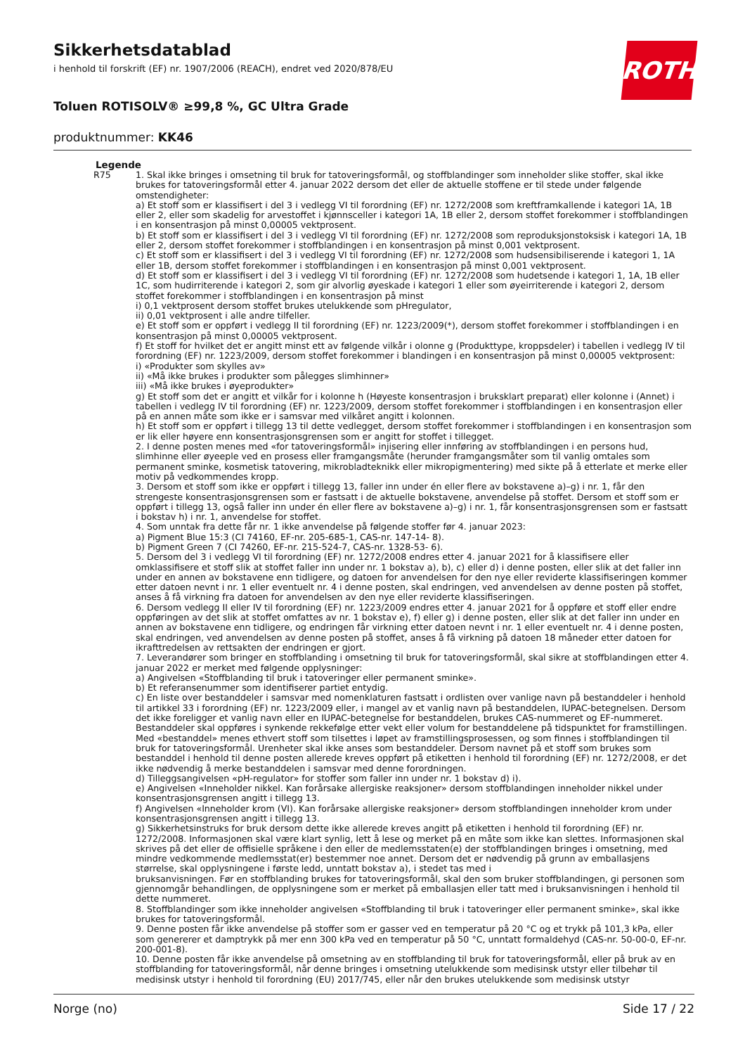ROTH
Sikkerhetsdatablad
i henhold til forskrift (EF) nr. 1907/2006 (REACH), endret ved 2020/878/EU
Toluen ROTISOLV® ≥99,8 %, GC Ultra Grade
produktnummer: KK46
Legende
R75 1. Skal ikke bringes i omsetning til bruk for tatoveringsformål, og stoffblandinger som inneholder slike stoffer, skal ikke brukes for tatoveringsformål etter 4. januar 2022 dersom det eller de aktuelle stoffene er til stede under følgende omstendigheter:
a) Et stoff som er klassifisert i del 3 i vedlegg VI til forordning (EF) nr. 1272/2008 som kreftframkallende i kategori 1A, 1B eller 2, eller som skadelig for arvestoffet i kjønnsceller i kategori 1A, 1B eller 2, dersom stoffet forekommer i stoffblandingen i en konsentrasjon på minst 0,00005 vektprosent.
b) Et stoff som er klassifisert i del 3 i vedlegg VI til forordning (EF) nr. 1272/2008 som reproduksjonstoksisk i kategori 1A, 1B eller 2, dersom stoffet forekommer i stoffblandingen i en konsentrasjon på minst 0,001 vektprosent.
c) Et stoff som er klassifisert i del 3 i vedlegg VI til forordning (EF) nr. 1272/2008 som hudsensibiliserende i kategori 1, 1A eller 1B, dersom stoffet forekommer i stoffblandingen i en konsentrasjon på minst 0,001 vektprosent.
d) Et stoff som er klassifisert i del 3 i vedlegg VI til forordning (EF) nr. 1272/2008 som hudetsende i kategori 1, 1A, 1B eller 1C, som hudirriterende i kategori 2, som gir alvorlig øyeskade i kategori 1 eller som øyeirriterende i kategori 2, dersom stoffet forekommer i stoffblandingen i en konsentrasjon på minst
i) 0,1 vektprosent dersom stoffet brukes utelukkende som pHregulator,
ii) 0,01 vektprosent i alle andre tilfeller.
e) Et stoff som er oppført i vedlegg II til forordning (EF) nr. 1223/2009(*), dersom stoffet forekommer i stoffblandingen i en konsentrasjon på minst 0,00005 vektprosent.
f) Et stoff for hvilket det er angitt minst ett av følgende vilkår i olonne g (Produkttype, kroppsdeler) i tabellen i vedlegg IV til forordning (EF) nr. 1223/2009, dersom stoffet forekommer i blandingen i en konsentrasjon på minst 0,00005 vektprosent:
i) «Produkter som skylles av»
ii) «Må ikke brukes i produkter som pålegges slimhinner»
iii) «Må ikke brukes i øyeprodukter»
g) Et stoff som det er angitt et vilkår for i kolonne h (Høyeste konsentrasjon i bruksklart preparat) eller kolonne i (Annet) i tabellen i vedlegg IV til forordning (EF) nr. 1223/2009, dersom stoffet forekommer i stoffblandingen i en konsentrasjon eller på en annen måte som ikke er i samsvar med vilkåret angitt i kolonnen.
h) Et stoff som er oppført i tillegg 13 til dette vedlegget, dersom stoffet forekommer i stoffblandingen i en konsentrasjon som er lik eller høyere enn konsentrasjonsgrensen som er angitt for stoffet i tillegget.
2. I denne posten menes med «for tatoveringsformål» injisering eller innføring av stoffblandingen i en persons hud, slimhinne eller øyeeple ved en prosess eller framgangsmåte (herunder framgangsmåter som til vanlig omtales som permanent sminke, kosmetisk tatovering, mikrobladteknikk eller mikropigmentering) med sikte på å etterlate et merke eller motiv på vedkommendes kropp.
3. Dersom et stoff som ikke er oppført i tillegg 13, faller inn under én eller flere av bokstavene a)–g) i nr. 1, får den strengeste konsentrasjonsgrensen som er fastsatt i de aktuelle bokstavene, anvendelse på stoffet. Dersom et stoff som er oppført i tillegg 13, også faller inn under én eller flere av bokstavene a)–g) i nr. 1, får konsentrasjonsgrensen som er fastsatt i bokstav h) i nr. 1, anvendelse for stoffet.
4. Som unntak fra dette får nr. 1 ikke anvendelse på følgende stoffer før 4. januar 2023:
a) Pigment Blue 15:3 (CI 74160, EF-nr. 205-685-1, CAS-nr. 147-14- 8).
b) Pigment Green 7 (CI 74260, EF-nr. 215-524-7, CAS-nr. 1328-53- 6).
5. Dersom del 3 i vedlegg VI til forordning (EF) nr. 1272/2008 endres etter 4. januar 2021 for å klassifisere eller omklassifisere et stoff slik at stoffet faller inn under nr. 1 bokstav a), b), c) eller d) i denne posten, eller slik at det faller inn under en annen av bokstavene enn tidligere, og datoen for anvendelsen for den nye eller reviderte klassifiseringen kommer etter datoen nevnt i nr. 1 eller eventuelt nr. 4 i denne posten, skal endringen, ved anvendelsen av denne posten på stoffet, anses å få virkning fra datoen for anvendelsen av den nye eller reviderte klassifiseringen.
6. Dersom vedlegg II eller IV til forordning (EF) nr. 1223/2009 endres etter 4. januar 2021 for å oppføre et stoff eller endre oppføringen av det slik at stoffet omfattes av nr. 1 bokstav e), f) eller g) i denne posten, eller slik at det faller inn under en annen av bokstavene enn tidligere, og endringen får virkning etter datoen nevnt i nr. 1 eller eventuelt nr. 4 i denne posten, skal endringen, ved anvendelsen av denne posten på stoffet, anses å få virkning på datoen 18 måneder etter datoen for ikrafttredelsen av rettsakten der endringen er gjort.
7. Leverandører som bringer en stoffblanding i omsetning til bruk for tatoveringsformål, skal sikre at stoffblandingen etter 4. januar 2022 er merket med følgende opplysninger:
a) Angivelsen «Stoffblanding til bruk i tatoveringer eller permanent sminke».
b) Et referansenummer som identifiserer partiet entydig.
c) En liste over bestanddeler i samsvar med nomenklaturen fastsatt i ordlisten over vanlige navn på bestanddeler i henhold til artikkel 33 i forordning (EF) nr. 1223/2009 eller, i mangel av et vanlig navn på bestanddelen, IUPAC-betegnelsen. Dersom det ikke foreligger et vanlig navn eller en IUPAC-betegnelse for bestanddelen, brukes CAS-nummeret og EF-nummeret. Bestanddeler skal oppføres i synkende rekkefølge etter vekt eller volum for bestanddelene på tidspunktet for framstillingen. Med «bestanddel» menes ethvert stoff som tilsettes i løpet av framstillingsprosessen, og som finnes i stoffblandingen til bruk for tatoveringsformål. Urenheter skal ikke anses som bestanddeler. Dersom navnet på et stoff som brukes som bestanddel i henhold til denne posten allerede kreves oppført på etiketten i henhold til forordning (EF) nr. 1272/2008, er det ikke nødvendig å merke bestanddelen i samsvar med denne forordningen.
d) Tilleggsangivelsen «pH-regulator» for stoffer som faller inn under nr. 1 bokstav d) i).
e) Angivelsen «Inneholder nikkel. Kan forårsake allergiske reaksjoner» dersom stoffblandingen inneholder nikkel under konsentrasjonsgrensen angitt i tillegg 13.
f) Angivelsen «Inneholder krom (VI). Kan forårsake allergiske reaksjoner» dersom stoffblandingen inneholder krom under konsentrasjonsgrensen angitt i tillegg 13.
g) Sikkerhetsinstruks for bruk dersom dette ikke allerede kreves angitt på etiketten i henhold til forordning (EF) nr. 1272/2008. Informasjonen skal være klart synlig, lett å lese og merket på en måte som ikke kan slettes. Informasjonen skal skrives på det eller de offisielle språkene i den eller de medlemsstaten(e) der stoffblandingen bringes i omsetning, med mindre vedkommende medlemsstat(er) bestemmer noe annet. Dersom det er nødvendig på grunn av emballasjens størrelse, skal opplysningene i første ledd, unntatt bokstav a), i stedet tas med i
bruksanvisningen. Før en stoffblanding brukes for tatoveringsformål, skal den som bruker stoffblandingen, gi personen som gjennomgår behandlingen, de opplysningene som er merket på emballasjen eller tatt med i bruksanvisningen i henhold til dette nummeret.
8. Stoffblandinger som ikke inneholder angivelsen «Stoffblanding til bruk i tatoveringer eller permanent sminke», skal ikke brukes for tatoveringsformål.
9. Denne posten får ikke anvendelse på stoffer som er gasser ved en temperatur på 20 °C og et trykk på 101,3 kPa, eller som genererer et damptrykk på mer enn 300 kPa ved en temperatur på 50 °C, unntatt formaldehyd (CAS-nr. 50-00-0, EF-nr. 200-001-8).
10. Denne posten får ikke anvendelse på omsetning av en stoffblanding til bruk for tatoveringsformål, eller på bruk av en stoffblanding for tatoveringsformål, når denne bringes i omsetning utelukkende som medisinsk utstyr eller tilbehør til medisinsk utstyr i henhold til forordning (EU) 2017/745, eller når den brukes utelukkende som medisinsk utstyr
Norge (no) Side 17 / 22